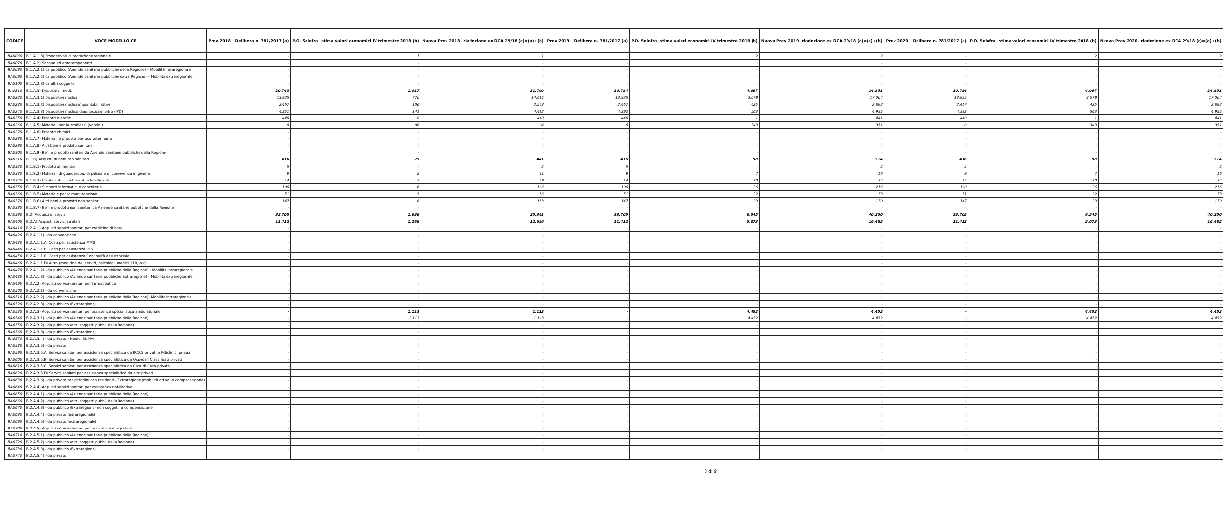| CODICE | VOCE MODELLO CE | Prev 2018 _ Delibera n. 781/2017 (a) | P.O. Solofra_ stima valori economici IV trimestre 2018 (b) | Nuova Prev 2018_ riadozione ex DCA 29/18 (c)=(a)+(b) | Prev 2019 _ Delibera n. 781/2017 (a) | P.O. Solofra_ stima valori economici IV trimestre 2018 (b) | Nuova Prev 2019_ riadozione ex DCA 29/18 (c)=(a)+(b) | Prev 2020 _ Delibera n. 781/2017 (a) | P.O. Solofra_ stima valori economici IV trimestre 2018 (b) | Nuova Prev 2020_ riadozione ex DCA 29/18 (c)=(a)+(b) |
| --- | --- | --- | --- | --- | --- | --- | --- | --- | --- | --- |
| BA0060 | B.1.A.1.3) Emoderivati di produzione regionale | - | 1 | 1 | - | 2 | 2 | - | 2 | 2 |
| BA0070 | B.1.A.2) Sangue ed emocomponenti | - | - | - | - | - | - | - | - | - |
| BA0080 | B.1.A.2.1) da pubblico (Aziende sanitarie pubbliche della Regione) – Mobilità intraregionale | - | - | - | - | - | - | - | - | - |
| BA0090 | B.1.A.2.2) da pubblico (Aziende sanitarie pubbliche extra Regione) – Mobilità extraregionale | - | - | - | - | - | - | - | - | - |
| BA0100 | B.1.A.2.3) da altri soggetti | - | - | - | - | - | - | - | - | - |
| BA0210 | B.1.A.3) Dispositivi medici | 20.743 | 1.017 | 21.760 | 20.784 | 4.067 | 24.851 | 20.784 | 4.067 | 24.851 |
| BA0220 | B.1.A.3.1) Dispositivi medici | 13.925 | 770 | 14.695 | 13.925 | 3.079 | 17.004 | 13.925 | 3.079 | 17.004 |
| BA0230 | B.1.A.3.2) Dispositivi medici impiantabili attivi | 2.467 | 106 | 2.573 | 2.467 | 425 | 2.892 | 2.467 | 425 | 2.892 |
| BA0240 | B.1.A.3.3) Dispositivi medico diagnostici in vitro (IVD) | 4.351 | 141 | 4.492 | 4.392 | 563 | 4.955 | 4.392 | 563 | 4.955 |
| BA0250 | B.1.A.4) Prodotti dietetici | 440 | 0 | 440 | 440 | 1 | 441 | 440 | 1 | 441 |
| BA0260 | B.1.A.5) Materiali per la profilassi (vaccini) | 8 | 86 | 94 | 8 | 343 | 351 | 8 | 343 | 351 |
| BA0270 | B.1.A.6) Prodotti chimici | - | - | - | - | - | - | - | - | - |
| BA0280 | B.1.A.7) Materiali e prodotti per uso veterinario | - | - | - | - | - | - | - | - | - |
| BA0290 | B.1.A.8) Altri beni e prodotti sanitari | - | - | - | - | - | - | - | - | - |
| BA0300 | B.1.A.9) Beni e prodotti sanitari da Aziende sanitarie pubbliche della Regione | - | - | - | - | - | - | - | - | - |
| BA0310 | B.1.B) Acquisti di beni non sanitari | 416 | 25 | 441 | 416 | 98 | 514 | 416 | 98 | 514 |
| BA0320 | B.1.B.1) Prodotti alimentari | 5 | - | 5 | 5 | - | 5 | 5 | - | 5 |
| BA0330 | B.1.B.2) Materiali di guardaroba, di pulizia e di convivenza in genere | 9 | 2 | 11 | 9 | 7 | 16 | 9 | 7 | 16 |
| BA0340 | B.1.B.3) Combustibili, carburanti e lubrificanti | 14 | 5 | 19 | 14 | 20 | 34 | 14 | 20 | 34 |
| BA0350 | B.1.B.4) Supporti informatici e cancelleria | 190 | 6 | 196 | 190 | 26 | 216 | 190 | 26 | 216 |
| BA0360 | B.1.B.5) Materiale per la manutenzione | 51 | 5 | 56 | 51 | 22 | 73 | 51 | 22 | 73 |
| BA0370 | B.1.B.6) Altri beni e prodotti non sanitari | 147 | 6 | 153 | 147 | 23 | 170 | 147 | 23 | 170 |
| BA0380 | B.1.B.7) Beni e prodotti non sanitari da Aziende sanitarie pubbliche della Regione | - | - | - | - | - | - | - | - | - |
| BA0390 | B.2) Acquisti di servizi | 33.705 | 1.636 | 35.341 | 33.705 | 6.545 | 40.250 | 33.705 | 6.545 | 40.250 |
| BA0400 | B.2.A) Acquisti servizi sanitari | 11.412 | 1.268 | 12.680 | 11.412 | 5.073 | 16.485 | 11.412 | 5.073 | 16.485 |
| BA0410 | B.2.A.1) Acquisti servizi sanitari per medicina di base | - | - | - | - | - | - | - | - | - |
| BA0420 | B.2.A.1.1) - da convenzione | - | - | - | - | - | - | - | - | - |
| BA0430 | B.2.A.1.1.A) Costi per assistenza MMG | - | - | - | - | - | - | - | - | - |
| BA0440 | B.2.A.1.1.B) Costi per assistenza PLS | - | - | - | - | - | - | - | - | - |
| BA0450 | B.2.A.1.1.C) Costi per assistenza Continuità assistenziale | - | - | - | - | - | - | - | - | - |
| BA0460 | B.2.A.1.1.D) Altro (medicina dei servizi, psicologi, medici 118, ecc) | - | - | - | - | - | - | - | - | - |
| BA0470 | B.2.A.1.2) - da pubblico (Aziende sanitarie pubbliche della Regione) - Mobilità intraregionale | - | - | - | - | - | - | - | - | - |
| BA0480 | B.2.A.1.3) - da pubblico (Aziende sanitarie pubbliche Extraregione) - Mobilità extraregionale | - | - | - | - | - | - | - | - | - |
| BA0490 | B.2.A.2) Acquisti servizi sanitari per farmaceutica | - | - | - | - | - | - | - | - | - |
| BA0500 | B.2.A.2.1) - da convenzione | - | - | - | - | - | - | - | - | - |
| BA0510 | B.2.A.2.2) - da pubblico (Aziende sanitarie pubbliche della Regione)- Mobilità intraregionale | - | - | - | - | - | - | - | - | - |
| BA0520 | B.2.A.2.3) - da pubblico (Extraregione) | - | - | - | - | - | - | - | - | - |
| BA0530 | B.2.A.3) Acquisti servizi sanitari per assistenza specialistica ambulatoriale | - | 1.113 | 1.113 | - | 4.452 | 4.452 | - | 4.452 | 4.452 |
| BA0540 | B.2.A.3.1) - da pubblico (Aziende sanitarie pubbliche della Regione) | - | 1.113 | 1.113 | - | 4.452 | 4.452 | - | 4.452 | 4.452 |
| BA0550 | B.2.A.3.2) - da pubblico (altri soggetti pubbl. della Regione) | - | - | - | - | - | - | - | - | - |
| BA0560 | B.2.A.3.3) - da pubblico (Extraregione) | - | - | - | - | - | - | - | - | - |
| BA0570 | B.2.A.3.4) - da privato - Medici SUMAI | - | - | - | - | - | - | - | - | - |
| BA0580 | B.2.A.3.5) - da privato | - | - | - | - | - | - | - | - | - |
| BA0590 | B.2.A.3.5.A) Servizi sanitari per assistenza specialistica da IRCCS privati e Policlinici privati | - | - | - | - | - | - | - | - | - |
| BA0600 | B.2.A.3.5.B) Servizi sanitari per assistenza specialistica da Ospedali Classificati privati | - | - | - | - | - | - | - | - | - |
| BA0610 | B.2.A.3.5.C) Servizi sanitari per assistenza specialistica da Case di Cura private | - | - | - | - | - | - | - | - | - |
| BA0620 | B.2.A.3.5.D) Servizi sanitari per assistenza specialistica da altri privati | - | - | - | - | - | - | - | - | - |
| BA0630 | B.2.A.3.6) - da privato per cittadini non residenti - Extraregione (mobilità attiva in compensazione) | - | - | - | - | - | - | - | - | - |
| BA0640 | B.2.A.4) Acquisti servizi sanitari per assistenza riabilitativa | - | - | - | - | - | - | - | - | - |
| BA0650 | B.2.A.4.1) - da pubblico (Aziende sanitarie pubbliche della Regione) | - | - | - | - | - | - | - | - | - |
| BA0660 | B.2.A.4.2) - da pubblico (altri soggetti pubbl. della Regione) | - | - | - | - | - | - | - | - | - |
| BA0670 | B.2.A.4.3) - da pubblico (Extraregione) non soggetti a compensazione | - | - | - | - | - | - | - | - | - |
| BA0680 | B.2.A.4.4) - da privato (intraregionale) | - | - | - | - | - | - | - | - | - |
| BA0690 | B.2.A.4.5) - da privato (extraregionale) | - | - | - | - | - | - | - | - | - |
| BA0700 | B.2.A.5) Acquisti servizi sanitari per assistenza integrativa | - | - | - | - | - | - | - | - | - |
| BA0710 | B.2.A.5.1) - da pubblico (Aziende sanitarie pubbliche della Regione) | - | - | - | - | - | - | - | - | - |
| BA0720 | B.2.A.5.2) - da pubblico (altri soggetti pubbl. della Regione) | - | - | - | - | - | - | - | - | - |
| BA0730 | B.2.A.5.3) - da pubblico (Extraregione) | - | - | - | - | - | - | - | - | - |
| BA0740 | B.2.A.5.4) - da privato | | | | | | | | | |
3 di 9